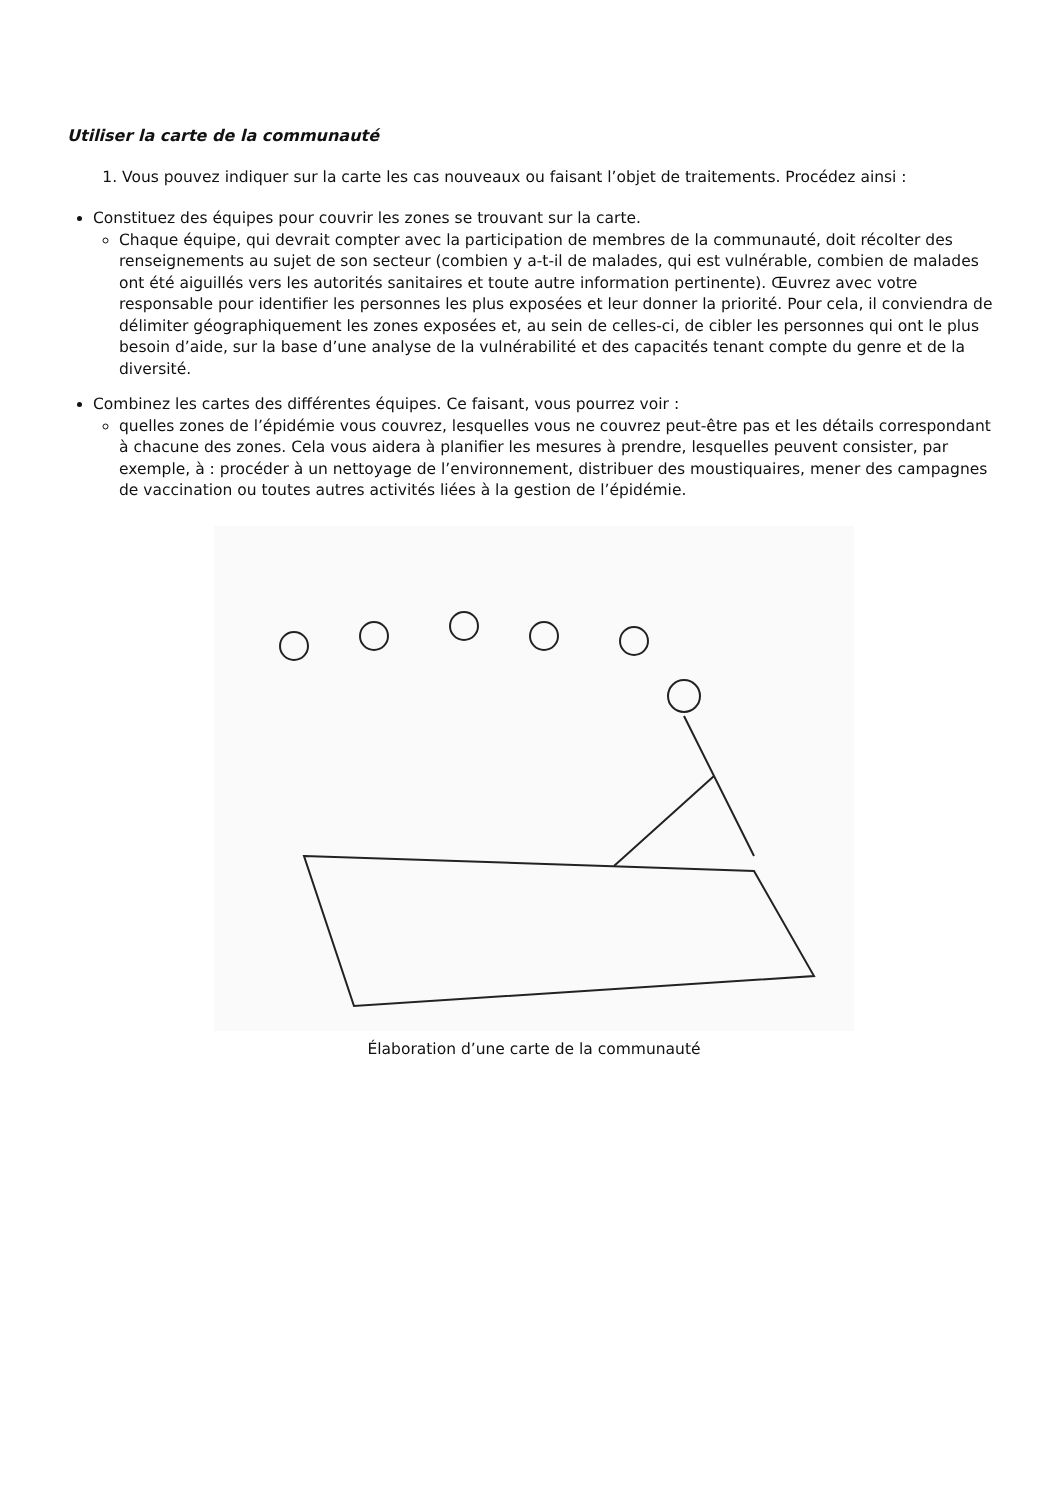Utiliser la carte de la communauté
1. Vous pouvez indiquer sur la carte les cas nouveaux ou faisant l’objet de traitements. Procédez ainsi :
Constituez des équipes pour couvrir les zones se trouvant sur la carte.
Chaque équipe, qui devrait compter avec la participation de membres de la communauté, doit récolter des renseignements au sujet de son secteur (combien y a-t-il de malades, qui est vulnérable, combien de malades ont été aiguillés vers les autorités sanitaires et toute autre information pertinente). Œuvrez avec votre responsable pour identifier les personnes les plus exposées et leur donner la priorité. Pour cela, il conviendra de délimiter géographiquement les zones exposées et, au sein de celles-ci, de cibler les personnes qui ont le plus besoin d’aide, sur la base d’une analyse de la vulnérabilité et des capacités tenant compte du genre et de la diversité.
Combinez les cartes des différentes équipes. Ce faisant, vous pourrez voir :
quelles zones de l’épidémie vous couvrez, lesquelles vous ne couvrez peut-être pas et les détails correspondant à chacune des zones. Cela vous aidera à planifier les mesures à prendre, lesquelles peuvent consister, par exemple, à : procéder à un nettoyage de l’environnement, distribuer des moustiquaires, mener des campagnes de vaccination ou toutes autres activités liées à la gestion de l’épidémie.
Élaboration d’une carte de la communauté